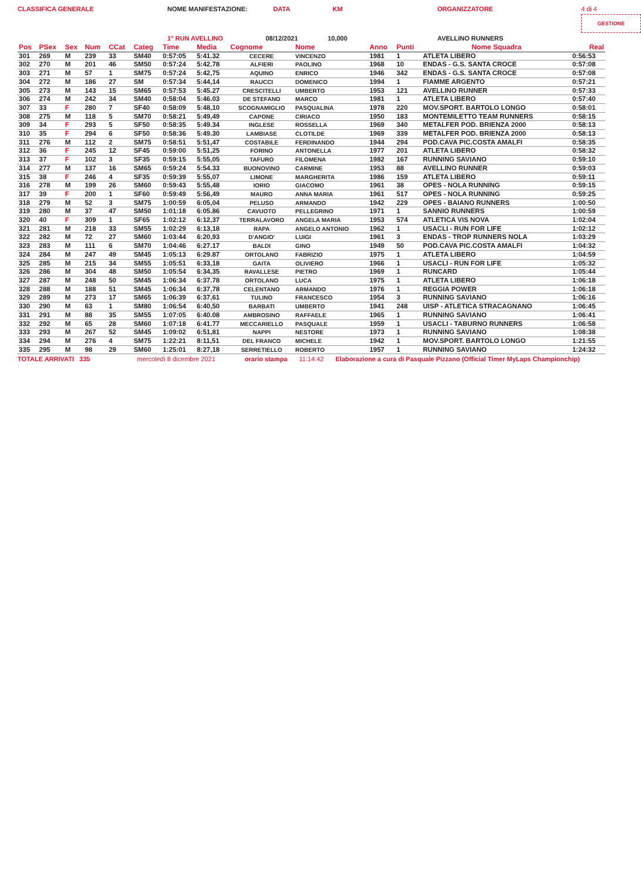CLASSIFICA GENERALE
NOME MANIFESTAZIONE:
DATA
KM
ORGANIZZATORE
4 di 4 GESTIONE
1° RUN AVELLINO
08/12/2021
10,000
AVELLINO RUNNERS
| Pos | PSex | Sex | Num | CCat | Categ | Time | Media | Cognome | Nome | Anno | Punti | Nome Squadra | Real |
| --- | --- | --- | --- | --- | --- | --- | --- | --- | --- | --- | --- | --- | --- |
| 301 | 269 | M | 239 | 33 | SM40 | 0:57:05 | 5:41.32 | CECERE | VINCENZO | 1981 | 1 | ATLETA LIBERO | 0:56:53 |
| 302 | 270 | M | 201 | 46 | SM50 | 0:57:24 | 5:42.78 | ALFIERI | PAOLINO | 1968 | 10 | ENDAS - G.S. SANTA CROCE | 0:57:08 |
| 303 | 271 | M | 57 | 1 | SM75 | 0:57:24 | 5:42,75 | AQUINO | ENRICO | 1946 | 342 | ENDAS - G.S. SANTA CROCE | 0:57:08 |
| 304 | 272 | M | 186 | 27 | SM | 0:57:34 | 5:44,14 | RAUCCI | DOMENICO | 1994 | 1 | FIAMME ARGENTO | 0:57:21 |
| 305 | 273 | M | 143 | 15 | SM65 | 0:57:53 | 5:45.27 | CRESCITELLI | UMBERTO | 1953 | 121 | AVELLINO RUNNER | 0:57:33 |
| 306 | 274 | M | 242 | 34 | SM40 | 0:58:04 | 5:46.03 | DE STEFANO | MARCO | 1981 | 1 | ATLETA LIBERO | 0:57:40 |
| 307 | 33 | F | 280 | 7 | SF40 | 0:58:09 | 5:48,10 | SCOGNAMIGLIO | PASQUALINA | 1978 | 220 | MOV.SPORT. BARTOLO LONGO | 0:58:01 |
| 308 | 275 | M | 118 | 5 | SM70 | 0:58:21 | 5:49,49 | CAPONE | CIRIACO | 1950 | 183 | MONTEMILETTO TEAM RUNNERS | 0:58:15 |
| 309 | 34 | F | 293 | 5 | SF50 | 0:58:35 | 5:49.34 | INGLESE | ROSSELLA | 1969 | 340 | METALFER POD. BRIENZA 2000 | 0:58:13 |
| 310 | 35 | F | 294 | 6 | SF50 | 0:58:36 | 5:49.30 | LAMBIASE | CLOTILDE | 1969 | 339 | METALFER POD. BRIENZA 2000 | 0:58:13 |
| 311 | 276 | M | 112 | 2 | SM75 | 0:58:51 | 5:51,47 | COSTABILE | FERDINANDO | 1944 | 294 | POD.CAVA PIC.COSTA AMALFI | 0:58:35 |
| 312 | 36 | F | 245 | 12 | SF45 | 0:59:00 | 5:51,25 | FORINO | ANTONELLA | 1977 | 201 | ATLETA LIBERO | 0:58:32 |
| 313 | 37 | F | 102 | 3 | SF35 | 0:59:15 | 5:55,05 | TAFURO | FILOMENA | 1982 | 167 | RUNNING SAVIANO | 0:59:10 |
| 314 | 277 | M | 137 | 16 | SM65 | 0:59:24 | 5:54.33 | BUONOVINO | CARMINE | 1953 | 88 | AVELLINO RUNNER | 0:59:03 |
| 315 | 38 | F | 246 | 4 | SF35 | 0:59:39 | 5:55,07 | LIMONE | MARGHERITA | 1986 | 159 | ATLETA LIBERO | 0:59:11 |
| 316 | 278 | M | 199 | 26 | SM60 | 0:59:43 | 5:55,48 | IORIO | GIACOMO | 1961 | 38 | OPES - NOLA RUNNING | 0:59:15 |
| 317 | 39 | F | 200 | 1 | SF60 | 0:59:49 | 5:56,49 | MAURO | ANNA MARIA | 1961 | 517 | OPES - NOLA RUNNING | 0:59:25 |
| 318 | 279 | M | 52 | 3 | SM75 | 1:00:59 | 6:05,04 | PELUSO | ARMANDO | 1942 | 229 | OPES - BAIANO RUNNERS | 1:00:50 |
| 319 | 280 | M | 37 | 47 | SM50 | 1:01:18 | 6:05.86 | CAVUOTO | PELLEGRINO | 1971 | 1 | SANNIO RUNNERS | 1:00:59 |
| 320 | 40 | F | 309 | 1 | SF65 | 1:02:12 | 6:12,37 | TERRALAVORO | ANGELA MARIA | 1953 | 574 | ATLETICA VIS NOVA | 1:02:04 |
| 321 | 281 | M | 218 | 33 | SM55 | 1:02:29 | 6:13,18 | RAPA | ANGELO ANTONIO | 1962 | 1 | USACLI - RUN FOR LIFE | 1:02:12 |
| 322 | 282 | M | 72 | 27 | SM60 | 1:03:44 | 6:20,93 | D'ANGIO' | LUIGI | 1961 | 3 | ENDAS - TROP RUNNERS NOLA | 1:03:29 |
| 323 | 283 | M | 111 | 6 | SM70 | 1:04:46 | 6:27.17 | BALDI | GINO | 1949 | 50 | POD.CAVA PIC.COSTA AMALFI | 1:04:32 |
| 324 | 284 | M | 247 | 49 | SM45 | 1:05:13 | 6:29.87 | ORTOLANO | FABRIZIO | 1975 | 1 | ATLETA LIBERO | 1:04:59 |
| 325 | 285 | M | 215 | 34 | SM55 | 1:05:51 | 6:33,18 | GAITA | OLIVIERO | 1966 | 1 | USACLI - RUN FOR LIFE | 1:05:32 |
| 326 | 286 | M | 304 | 48 | SM50 | 1:05:54 | 6:34,35 | RAVALLESE | PIETRO | 1969 | 1 | RUNCARD | 1:05:44 |
| 327 | 287 | M | 248 | 50 | SM45 | 1:06:34 | 6:37.78 | ORTOLANO | LUCA | 1975 | 1 | ATLETA LIBERO | 1:06:18 |
| 328 | 288 | M | 188 | 51 | SM45 | 1:06:34 | 6:37,78 | CELENTANO | ARMANDO | 1976 | 1 | REGGIA POWER | 1:06:18 |
| 329 | 289 | M | 273 | 17 | SM65 | 1:06:39 | 6:37,61 | TULINO | FRANCESCO | 1954 | 3 | RUNNING SAVIANO | 1:06:16 |
| 330 | 290 | M | 63 | 1 | SM80 | 1:06:54 | 6:40,50 | BARBATI | UMBERTO | 1941 | 248 | UISP - ATLETICA STRACAGNANO | 1:06:45 |
| 331 | 291 | M | 88 | 35 | SM55 | 1:07:05 | 6:40.08 | AMBROSINO | RAFFAELE | 1965 | 1 | RUNNING SAVIANO | 1:06:41 |
| 332 | 292 | M | 65 | 28 | SM60 | 1:07:18 | 6:41.77 | MECCARIELLO | PASQUALE | 1959 | 1 | USACLI - TABURNO RUNNERS | 1:06:58 |
| 333 | 293 | M | 267 | 52 | SM45 | 1:09:02 | 6:51,81 | NAPPI | NESTORE | 1973 | 1 | RUNNING SAVIANO | 1:08:38 |
| 334 | 294 | M | 276 | 4 | SM75 | 1:22:21 | 8:11,51 | DEL FRANCO | MICHELE | 1942 | 1 | MOV.SPORT. BARTOLO LONGO | 1:21:55 |
| 335 | 295 | M | 98 | 29 | SM60 | 1:25:01 | 8:27,18 | SERRETIELLO | ROBERTO | 1957 | 1 | RUNNING SAVIANO | 1:24:32 |
TOTALE ARRIVATI 335 mercoledì 8 dicembre 2021 orario stampa 11:14:42 Elaborazione a cura di Pasquale Pizzano (Official Timer MyLaps Championchip)